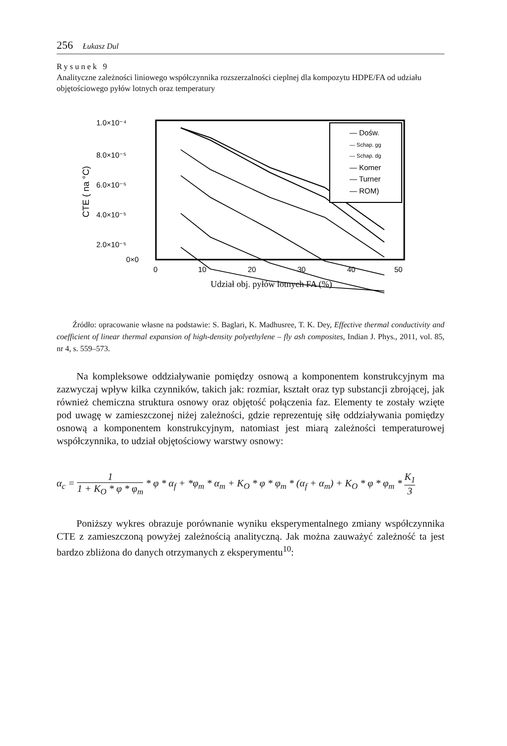256 Łukasz Dul
Rysunek 9
Analityczne zależności liniowego współczynnika rozszerzalności cieplnej dla kompozytu HDPE/FA od udziału objętościowego pyłów lotnych oraz temperatury
1.0×10⁻⁴
8.0×10⁻⁵
6.0×10⁻⁵
4.0×10⁻⁵
2.0×10⁻⁵
0×0
CTE ( na °C)
0
10
20
30
40
50
Udział obj. pyłów lotnych FA (%)
— Dośw.
— Schap. gg
— Schap. dg
— Komer
— Turner
— ROM)
Źródło: opracowanie własne na podstawie: S. Baglari, K. Madhusree, T. K. Dey, Effective thermal conductivity and coefficient of linear thermal expansion of high-density polyethylene – fly ash composites, Indian J. Phys., 2011, vol. 85, nr 4, s. 559–573.
Na kompleksowe oddziaływanie pomiędzy osnową a komponentem konstrukcyjnym ma zazwyczaj wpływ kilka czynników, takich jak: rozmiar, kształt oraz typ substancji zbrojącej, jak również chemiczna struktura osnowy oraz objętość połączenia faz. Elementy te zostały wzięte pod uwagę w zamieszczonej niżej zależności, gdzie reprezentuję siłę oddziaływania pomiędzy osnową a komponentem konstrukcyjnym, natomiast jest miarą zależności temperaturowej współczynnika, to udział objętościowy warstwy osnowy:
α<sub>c</sub> = 1 1 + K<sub>O</sub> * φ * φ<sub>m</sub> * φ * α<sub>f</sub> + *φ<sub>m</sub> * α<sub>m</sub> + K<sub>O</sub> * φ * φ<sub>m</sub> * (α<sub>f</sub> + α<sub>m</sub>) + K<sub>O</sub> * φ * φ<sub>m</sub> * K<sub>1</sub> 3
Poniższy wykres obrazuje porównanie wyniku eksperymentalnego zmiany współczynnika CTE z zamieszczoną powyżej zależnością analityczną. Jak można zauważyć zależność ta jest bardzo zbliżona do danych otrzymanych z eksperymentu<sup>10</sup>: